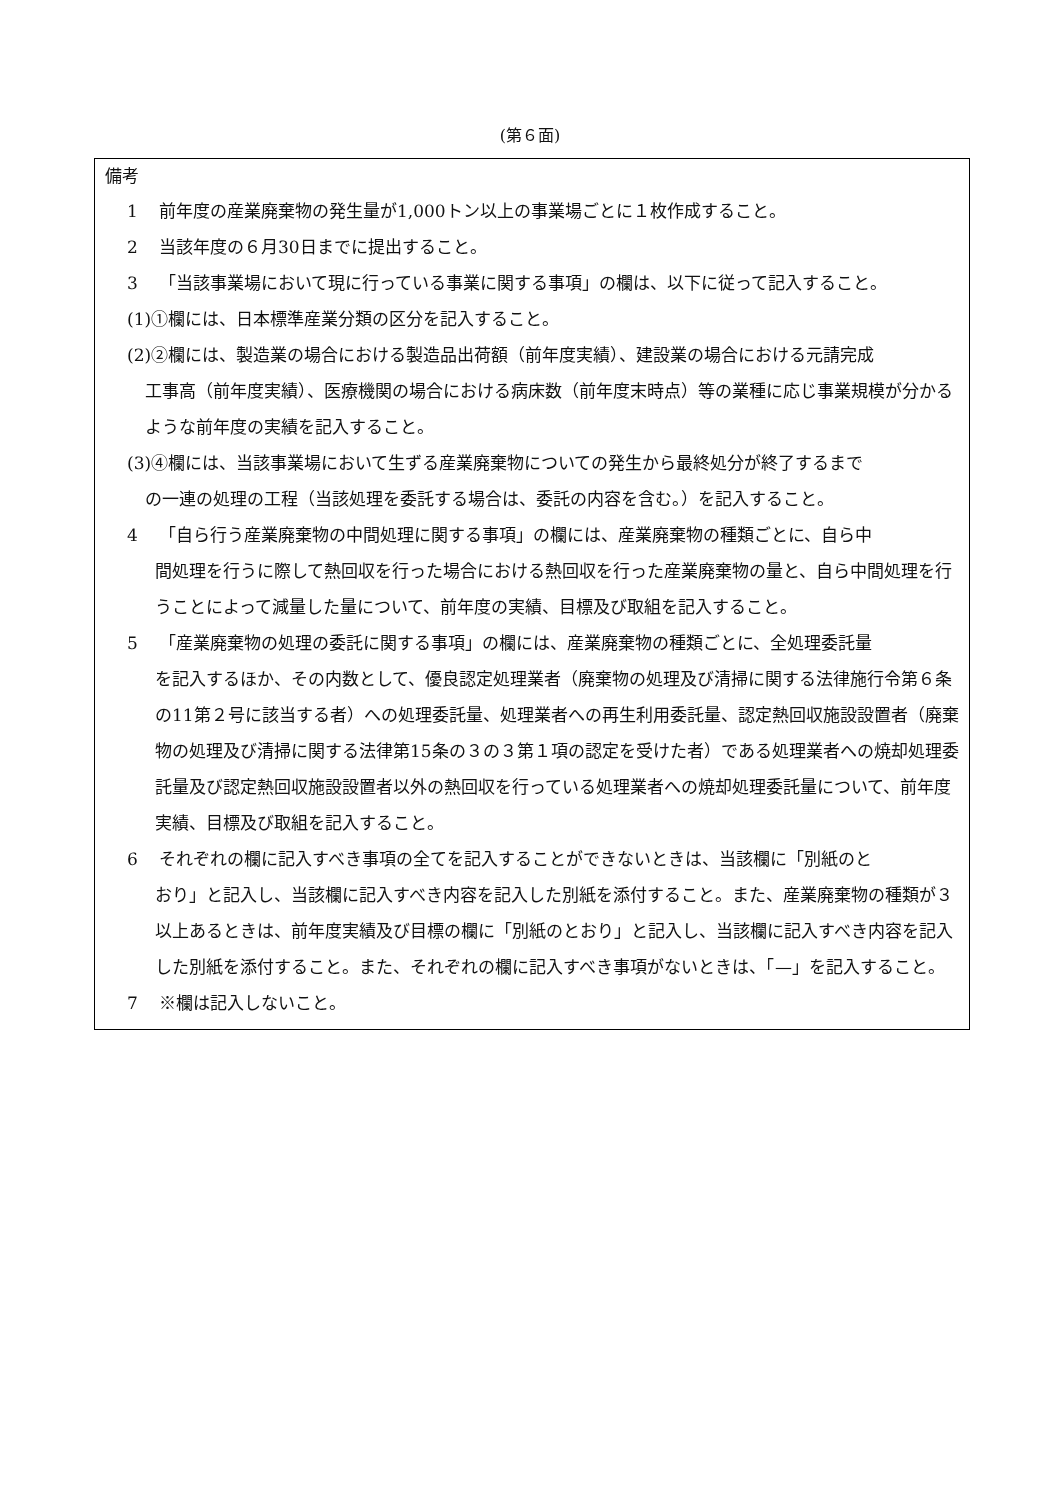(第６面)
備考
1 前年度の産業廃棄物の発生量が1,000トン以上の事業場ごとに１枚作成すること。
2 当該年度の６月30日までに提出すること。
3 「当該事業場において現に行っている事業に関する事項」の欄は、以下に従って記入すること。
(1)①欄には、日本標準産業分類の区分を記入すること。
(2)②欄には、製造業の場合における製造品出荷額（前年度実績）、建設業の場合における元請完成
工事高（前年度実績）、医療機関の場合における病床数（前年度末時点）等の業種に応じ事業規模が分かるような前年度の実績を記入すること。
(3)④欄には、当該事業場において生ずる産業廃棄物についての発生から最終処分が終了するまで
の一連の処理の工程（当該処理を委託する場合は、委託の内容を含む。）を記入すること。
4 「自ら行う産業廃棄物の中間処理に関する事項」の欄には、産業廃棄物の種類ごとに、自ら中
間処理を行うに際して熱回収を行った場合における熱回収を行った産業廃棄物の量と、自ら中間処理を行うことによって減量した量について、前年度の実績、目標及び取組を記入すること。
5 「産業廃棄物の処理の委託に関する事項」の欄には、産業廃棄物の種類ごとに、全処理委託量
を記入するほか、その内数として、優良認定処理業者（廃棄物の処理及び清掃に関する法律施行令第６条の11第２号に該当する者）への処理委託量、処理業者への再生利用委託量、認定熱回収施設設置者（廃棄物の処理及び清掃に関する法律第15条の３の３第１項の認定を受けた者）である処理業者への焼却処理委託量及び認定熱回収施設設置者以外の熱回収を行っている処理業者への焼却処理委託量について、前年度実績、目標及び取組を記入すること。
6 それぞれの欄に記入すべき事項の全てを記入することができないときは、当該欄に「別紙のと
おり」と記入し、当該欄に記入すべき内容を記入した別紙を添付すること。また、産業廃棄物の種類が３以上あるときは、前年度実績及び目標の欄に「別紙のとおり」と記入し、当該欄に記入すべき内容を記入した別紙を添付すること。また、それぞれの欄に記入すべき事項がないときは、「—」を記入すること。
7 ※欄は記入しないこと。